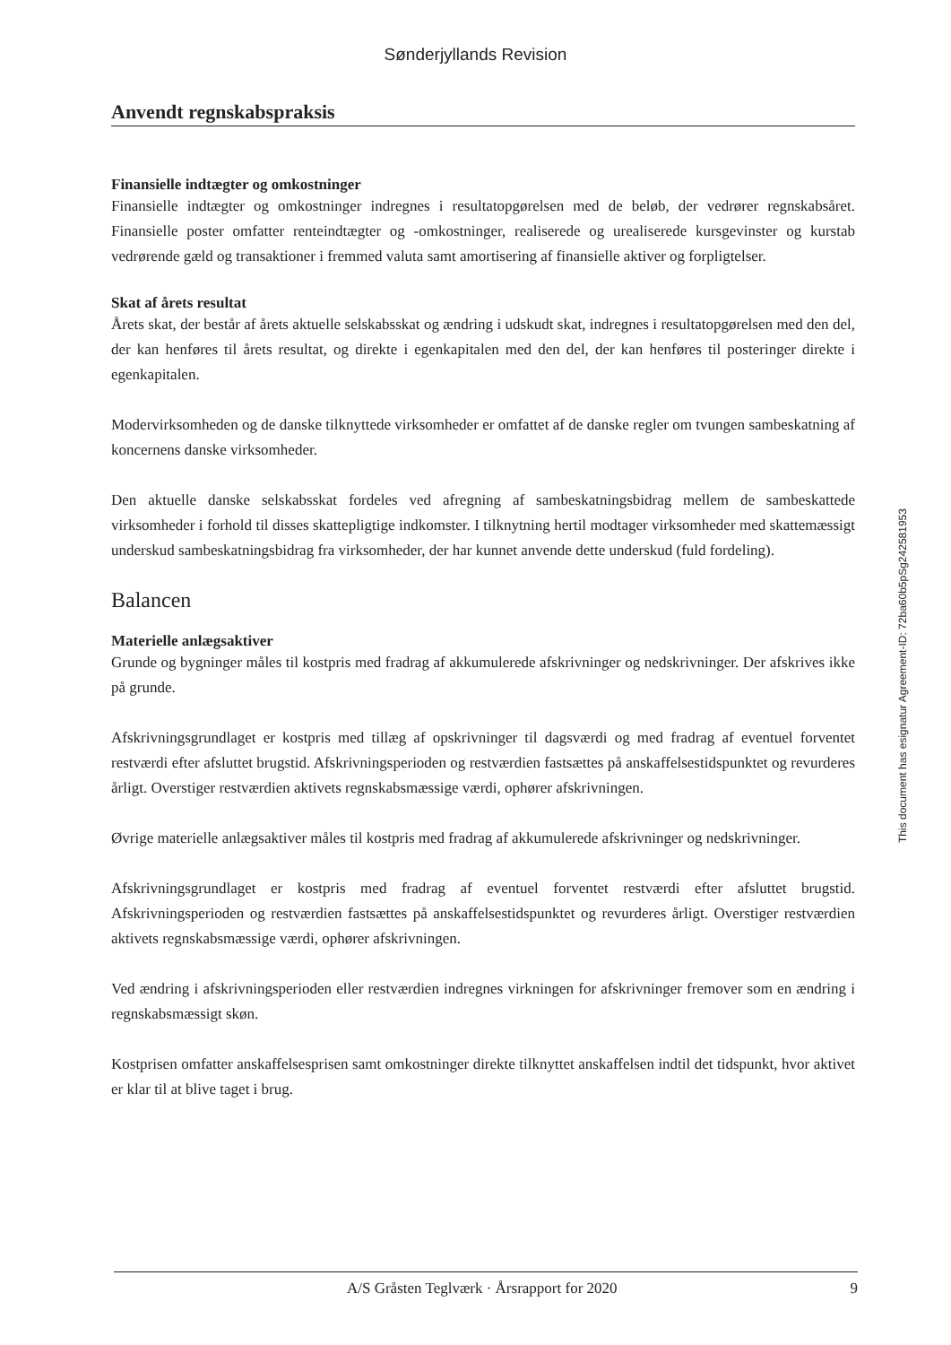Sønderjyllands Revision
Anvendt regnskabspraksis
Finansielle indtægter og omkostninger
Finansielle indtægter og omkostninger indregnes i resultatopgørelsen med de beløb, der vedrører regnskabsåret. Finansielle poster omfatter renteindtægter og -omkostninger, realiserede og urealiserede kursgevinster og kurstab vedrørende gæld og transaktioner i fremmed valuta samt amortisering af finansielle aktiver og forpligtelser.
Skat af årets resultat
Årets skat, der består af årets aktuelle selskabsskat og ændring i udskudt skat, indregnes i resultatopgørelsen med den del, der kan henføres til årets resultat, og direkte i egenkapitalen med den del, der kan henføres til posteringer direkte i egenkapitalen.
Modervirksomheden og de danske tilknyttede virksomheder er omfattet af de danske regler om tvungen sambeskatning af koncernens danske virksomheder.
Den aktuelle danske selskabsskat fordeles ved afregning af sambeskatningsbidrag mellem de sambeskattede virksomheder i forhold til disses skattepligtige indkomster. I tilknytning hertil modtager virksomheder med skattemæssigt underskud sambeskatningsbidrag fra virksomheder, der har kunnet anvende dette underskud (fuld fordeling).
Balancen
Materielle anlægsaktiver
Grunde og bygninger måles til kostpris med fradrag af akkumulerede afskrivninger og nedskrivninger. Der afskrives ikke på grunde.
Afskrivningsgrundlaget er kostpris med tillæg af opskrivninger til dagsværdi og med fradrag af eventuel forventet restværdi efter afsluttet brugstid. Afskrivningsperioden og restværdien fastsættes på anskaffelsestidspunktet og revurderes årligt. Overstiger restværdien aktivets regnskabsmæssige værdi, ophører afskrivningen.
Øvrige materielle anlægsaktiver måles til kostpris med fradrag af akkumulerede afskrivninger og nedskrivninger.
Afskrivningsgrundlaget er kostpris med fradrag af eventuel forventet restværdi efter afsluttet brugstid. Afskrivningsperioden og restværdien fastsættes på anskaffelsestidspunktet og revurderes årligt. Overstiger restværdien aktivets regnskabsmæssige værdi, ophører afskrivningen.
Ved ændring i afskrivningsperioden eller restværdien indregnes virkningen for afskrivninger fremover som en ændring i regnskabsmæssigt skøn.
Kostprisen omfatter anskaffelsesprisen samt omkostninger direkte tilknyttet anskaffelsen indtil det tidspunkt, hvor aktivet er klar til at blive taget i brug.
This document has esignatur Agreement-ID: 72ba60b5pSg242581953
A/S Gråsten Teglværk · Årsrapport for 2020 9